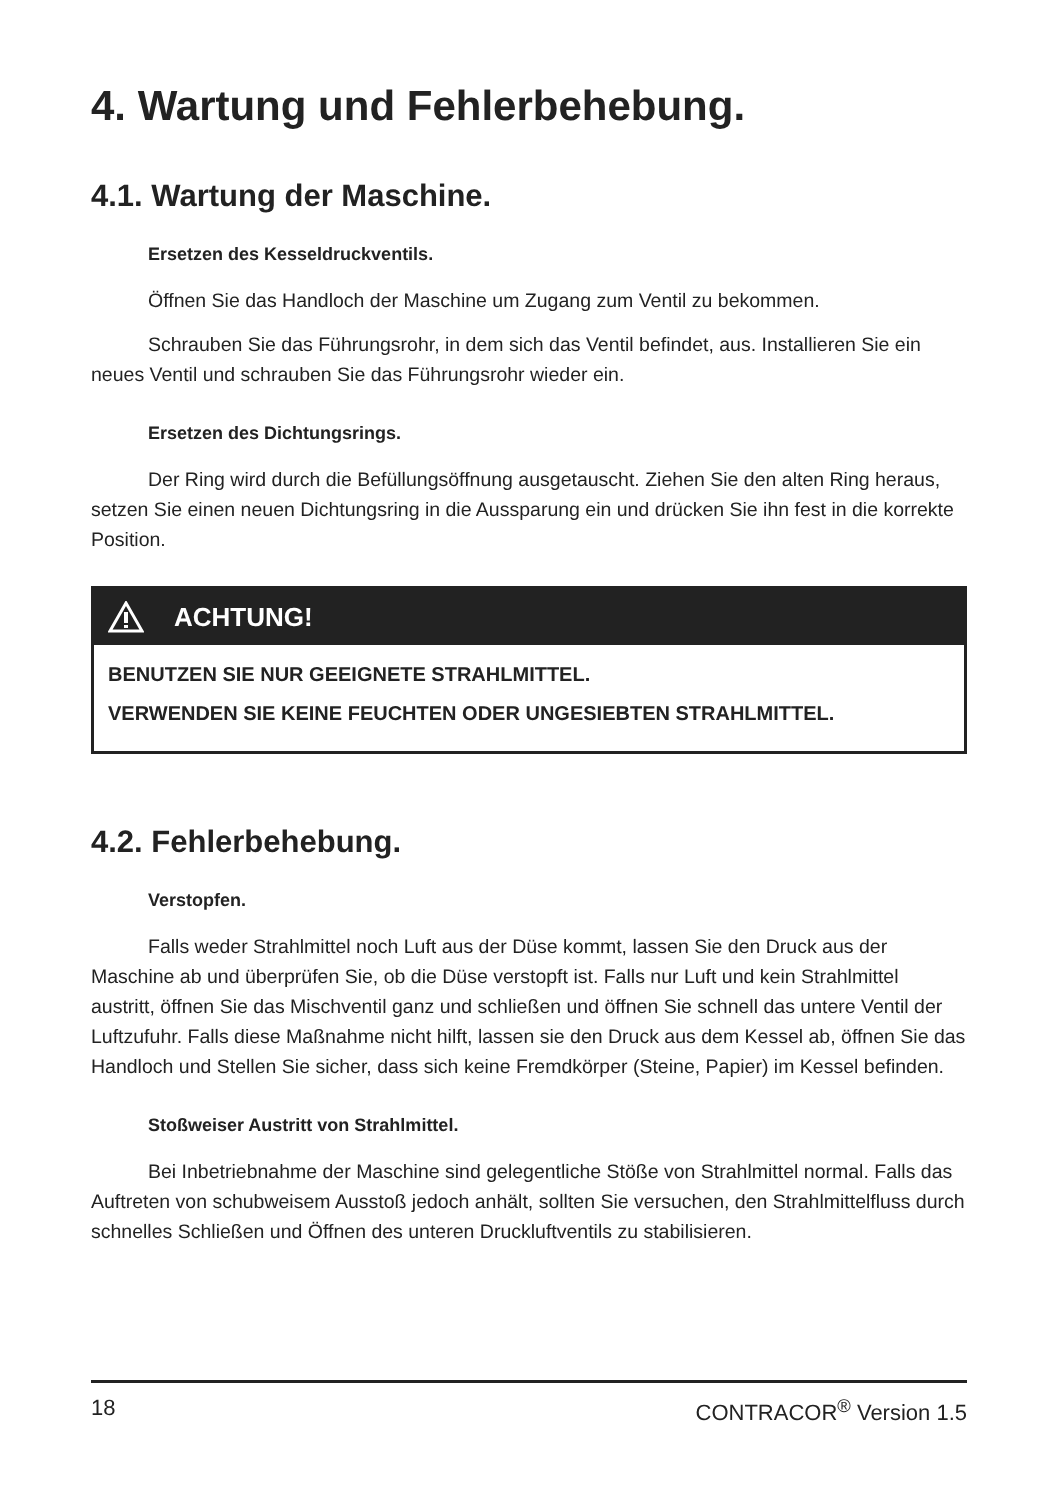4. Wartung und Fehlerbehebung.
4.1. Wartung der Maschine.
Ersetzen des Kesseldruckventils.
Öffnen Sie das Handloch der Maschine um Zugang zum Ventil zu bekommen.
Schrauben Sie das Führungsrohr, in dem sich das Ventil befindet, aus. Installieren Sie ein neues Ventil und schrauben Sie das Führungsrohr wieder ein.
Ersetzen des Dichtungsrings.
Der Ring wird durch die Befüllungsöffnung ausgetauscht. Ziehen Sie den alten Ring heraus, setzen Sie einen neuen Dichtungsring in die Aussparung ein und drücken Sie ihn fest in die korrekte Position.
ACHTUNG!
BENUTZEN SIE NUR GEEIGNETE STRAHLMITTEL.
VERWENDEN SIE KEINE FEUCHTEN ODER UNGESIEBTEN STRAHLMITTEL.
4.2. Fehlerbehebung.
Verstopfen.
Falls weder Strahlmittel noch Luft aus der Düse kommt, lassen Sie den Druck aus der Maschine ab und überprüfen Sie, ob die Düse verstopft ist. Falls nur Luft und kein Strahlmittel austritt, öffnen Sie das Mischventil ganz und schließen und öffnen Sie schnell das untere Ventil der Luftzufuhr. Falls diese Maßnahme nicht hilft, lassen sie den Druck aus dem Kessel ab, öffnen Sie das Handloch und Stellen Sie sicher, dass sich keine Fremdkörper (Steine, Papier) im Kessel befinden.
Stoßweiser Austritt von Strahlmittel.
Bei Inbetriebnahme der Maschine sind gelegentliche Stöße von Strahlmittel normal. Falls das Auftreten von schubweisem Ausstoß jedoch anhält, sollten Sie versuchen, den Strahlmittelfluss durch schnelles Schließen und Öffnen des unteren Druckluftventils zu stabilisieren.
18 CONTRACOR<sup>®</sup> Version 1.5